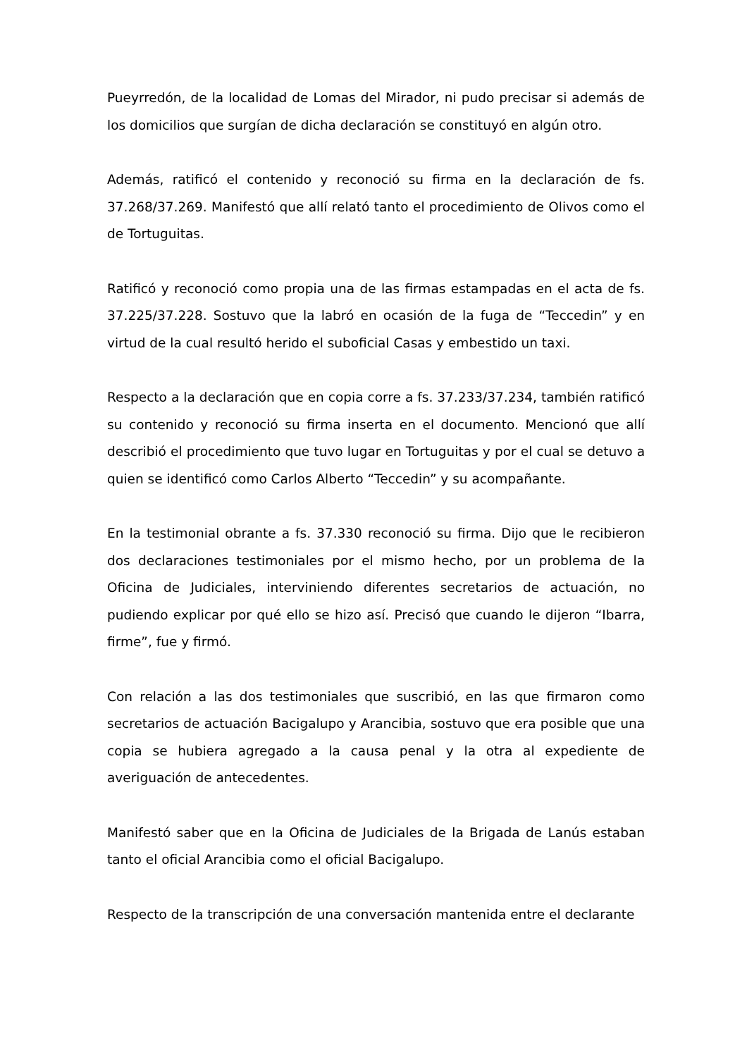Pueyrredón, de la localidad de Lomas del Mirador, ni pudo precisar si además de los domicilios que surgían de dicha declaración se constituyó en algún otro.
Además, ratificó el contenido y reconoció su firma en la declaración de fs. 37.268/37.269. Manifestó que allí relató tanto el procedimiento de Olivos como el de Tortuguitas.
Ratificó y reconoció como propia una de las firmas estampadas en el acta de fs. 37.225/37.228. Sostuvo que la labró en ocasión de la fuga de “Teccedin” y en virtud de la cual resultó herido el suboficial Casas y embestido un taxi.
Respecto a la declaración que en copia corre a fs. 37.233/37.234, también ratificó su contenido y reconoció su firma inserta en el documento. Mencionó que allí describió el procedimiento que tuvo lugar en Tortuguitas y por el cual se detuvo a quien se identificó como Carlos Alberto “Teccedin” y su acompañante.
En la testimonial obrante a fs. 37.330 reconoció su firma. Dijo que le recibieron dos declaraciones testimoniales por el mismo hecho, por un problema de la Oficina de Judiciales, interviniendo diferentes secretarios de actuación, no pudiendo explicar por qué ello se hizo así. Precisó que cuando le dijeron “Ibarra, firme”, fue y firmó.
Con relación a las dos testimoniales que suscribió, en las que firmaron como secretarios de actuación Bacigalupo y Arancibia, sostuvo que era posible que una copia se hubiera agregado a la causa penal y la otra al expediente de averiguación de antecedentes.
Manifestó saber que en la Oficina de Judiciales de la Brigada de Lanús estaban tanto el oficial Arancibia como el oficial Bacigalupo.
Respecto de la transcripción de una conversación mantenida entre el declarante